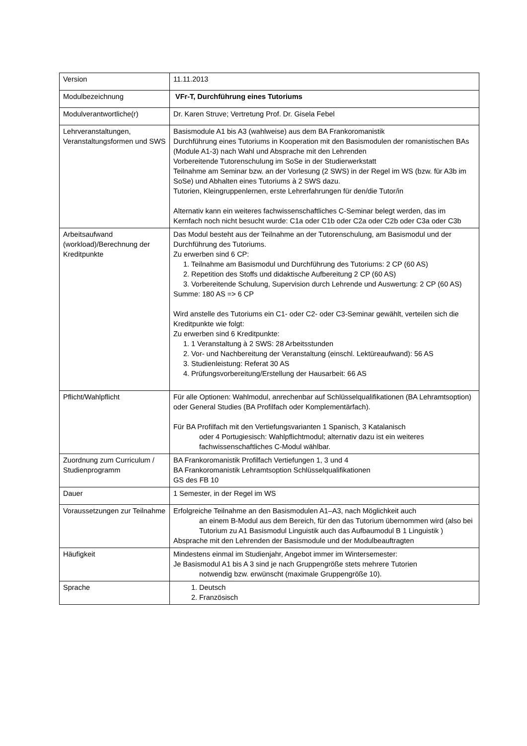| Version | 11.11.2013 |
| Modulbezeichnung | VFr-T, Durchführung eines Tutoriums |
| Modulverantwortliche(r) | Dr. Karen Struve; Vertretung Prof. Dr. Gisela Febel |
| Lehrveranstaltungen, Veranstaltungsformen und SWS | Basismodule A1 bis A3 (wahlweise) aus dem BA Frankoromanistik Durchführung eines Tutoriums in Kooperation mit den Basismodulen der romanistischen BAs (Module A1-3) nach Wahl und Absprache mit den Lehrenden Vorbereitende Tutorenschulung im SoSe in der Studierwerkstatt Teilnahme am Seminar bzw. an der Vorlesung (2 SWS) in der Regel im WS (bzw. für A3b im SoSe) und Abhalten eines Tutoriums à 2 SWS dazu. Tutorien, Kleingruppenlernen, erste Lehrerfahrungen für den/die Tutor/in Alternativ kann ein weiteres fachwissenschaftliches C-Seminar belegt werden, das im Kernfach noch nicht besucht wurde: C1a oder C1b oder C2a oder C2b oder C3a oder C3b |
| Arbeitsaufwand (workload)/Berechnung der Kreditpunkte | Das Modul besteht aus der Teilnahme an der Tutorenschulung, am Basismodul und der Durchführung des Tutoriums. Zu erwerben sind 6 CP: 1. Teilnahme am Basismodul und Durchführung des Tutoriums: 2 CP (60 AS) 2. Repetition des Stoffs und didaktische Aufbereitung 2 CP (60 AS) 3. Vorbereitende Schulung, Supervision durch Lehrende und Auswertung: 2 CP (60 AS) Summe: 180 AS => 6 CP Wird anstelle des Tutoriums ein C1- oder C2- oder C3-Seminar gewählt, verteilen sich die Kreditpunkte wie folgt: Zu erwerben sind 6 Kreditpunkte: 1. 1 Veranstaltung à 2 SWS: 28 Arbeitsstunden 2. Vor- und Nachbereitung der Veranstaltung (einschl. Lektüreaufwand): 56 AS 3. Studienleistung: Referat 30 AS 4. Prüfungsvorbereitung/Erstellung der Hausarbeit: 66 AS |
| Pflicht/Wahlpflicht | Für alle Optionen: Wahlmodul, anrechenbar auf Schlüsselqualifikationen (BA Lehramtsoption) oder General Studies (BA Profilfach oder Komplementärfach). Für BA Profilfach mit den Vertiefungsvarianten 1 Spanisch, 3 Katalanisch oder 4 Portugiesisch: Wahlpflichtmodul; alternativ dazu ist ein weiteres fachwissenschaftliches C-Modul wählbar. |
| Zuordnung zum Curriculum / Studienprogramm | BA Frankoromanistik Profilfach Vertiefungen 1, 3 und 4 BA Frankoromanistik Lehramtsoption Schlüsselqualifikationen GS des FB 10 |
| Dauer | 1 Semester, in der Regel im WS |
| Voraussetzungen zur Teilnahme | Erfolgreiche Teilnahme an den Basismodulen A1–A3, nach Möglichkeit auch an einem B-Modul aus dem Bereich, für den das Tutorium übernommen wird (also bei Tutorium zu A1 Basismodul Linguistik auch das Aufbaumodul B 1 Linguistik ) Absprache mit den Lehrenden der Basismodule und der Modulbeauftragten |
| Häufigkeit | Mindestens einmal im Studienjahr, Angebot immer im Wintersemester: Je Basismodul A1 bis A 3 sind je nach Gruppengröße stets mehrere Tutorien notwendig bzw. erwünscht (maximale Gruppengröße 10). |
| Sprache | 1. Deutsch 2. Französisch |